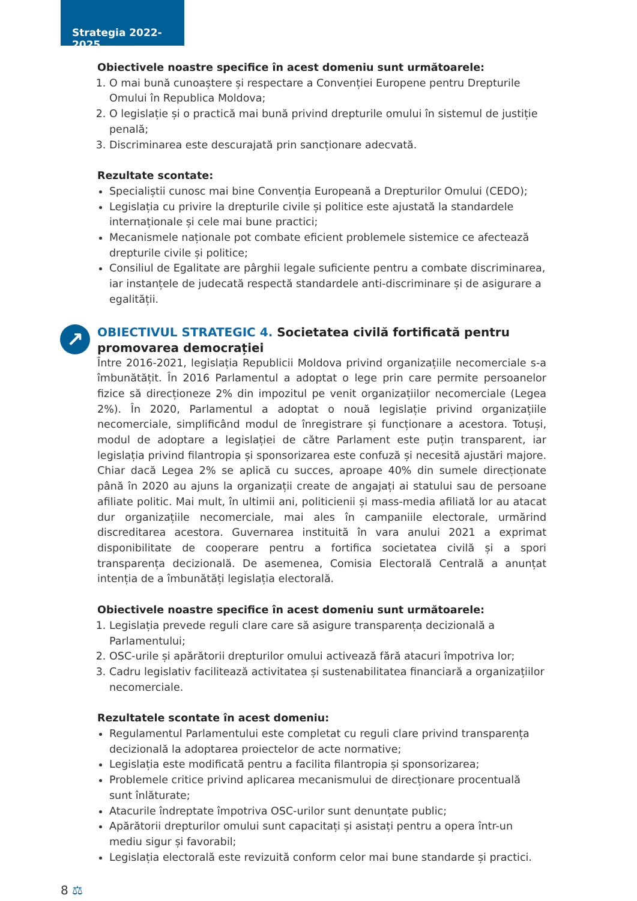Strategia 2022-2025
Obiectivele noastre specifice în acest domeniu sunt următoarele:
1. O mai bună cunoaștere și respectare a Convenției Europene pentru Drepturile Omului în Republica Moldova;
2. O legislație și o practică mai bună privind drepturile omului în sistemul de justiție penală;
3. Discriminarea este descurajată prin sancționare adecvată.
Rezultate scontate:
Specialiștii cunosc mai bine Convenția Europeană a Drepturilor Omului (CEDO);
Legislația cu privire la drepturile civile și politice este ajustată la standardele internaționale și cele mai bune practici;
Mecanismele naționale pot combate eficient problemele sistemice ce afectează drepturile civile și politice;
Consiliul de Egalitate are pârghii legale suficiente pentru a combate discriminarea, iar instanțele de judecată respectă standardele anti-discriminare și de asigurare a egalității.
↗
OBIECTIVUL STRATEGIC 4. Societatea civilă fortificată pentru promovarea democrației
Între 2016-2021, legislația Republicii Moldova privind organizațiile necomerciale s-a îmbunătățit. În 2016 Parlamentul a adoptat o lege prin care permite persoanelor fizice să direcționeze 2% din impozitul pe venit organizațiilor necomerciale (Legea 2%). În 2020, Parlamentul a adoptat o nouă legislație privind organizațiile necomerciale, simplificând modul de înregistrare și funcționare a acestora. Totuși, modul de adoptare a legislației de către Parlament este puțin transparent, iar legislația privind filantropia și sponsorizarea este confuză și necesită ajustări majore. Chiar dacă Legea 2% se aplică cu succes, aproape 40% din sumele direcționate până în 2020 au ajuns la organizații create de angajați ai statului sau de persoane afiliate politic. Mai mult, în ultimii ani, politicienii și mass-media afiliată lor au atacat dur organizațiile necomerciale, mai ales în campaniile electorale, urmărind discreditarea acestora. Guvernarea instituită în vara anului 2021 a exprimat disponibilitate de cooperare pentru a fortifica societatea civilă și a spori transparența decizională. De asemenea, Comisia Electorală Centrală a anunțat intenția de a îmbunătăți legislația electorală.
Obiectivele noastre specifice în acest domeniu sunt următoarele:
1. Legislația prevede reguli clare care să asigure transparența decizională a Parlamentului;
2. OSC-urile și apărătorii drepturilor omului activează fără atacuri împotriva lor;
3. Cadru legislativ facilitează activitatea și sustenabilitatea financiară a organizațiilor necomerciale.
Rezultatele scontate în acest domeniu:
Regulamentul Parlamentului este completat cu reguli clare privind transparența decizională la adoptarea proiectelor de acte normative;
Legislația este modificată pentru a facilita filantropia și sponsorizarea;
Problemele critice privind aplicarea mecanismului de direcționare procentuală sunt înlăturate;
Atacurile îndreptate împotriva OSC-urilor sunt denunțate public;
Apărătorii drepturilor omului sunt capacitați și asistați pentru a opera într-un mediu sigur și favorabil;
Legislația electorală este revizuită conform celor mai bune standarde și practici.
8 ⚖